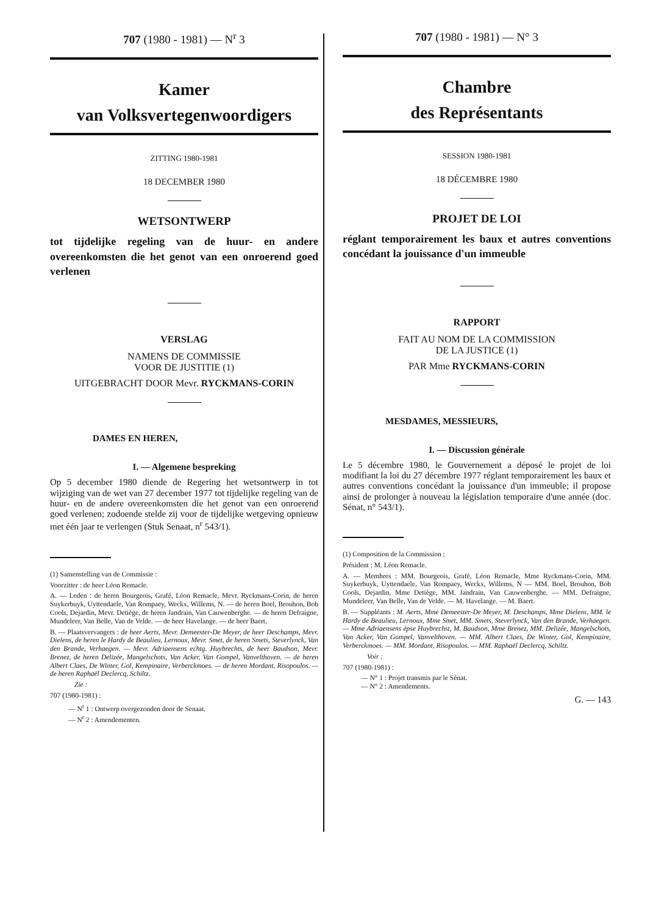707 (1980 - 1981) — N<sup>r</sup> 3
Kamer
van Volksvertegenwoordigers
ZITTING 1980-1981
18 DECEMBER 1980
WETSONTWERP
tot tijdelijke regeling van de huur- en andere overeenkomsten die het genot van een onroerend goed verlenen
VERSLAG
NAMENS DE COMMISSIE
VOOR DE JUSTITIE (1)
UITGEBRACHT DOOR Mevr. RYCKMANS-CORIN
DAMES EN HEREN,
I. — Algemene bespreking
Op 5 december 1980 diende de Regering het wetsontwerp in tot wijziging van de wet van 27 december 1977 tot tijdelijke regeling van de huur- en de andere overeenkomsten die het genot van een onroerend goed verlenen; zodoende stelde zij voor de tijdelijke wetgeving opnieuw met één jaar te verlengen (Stuk Senaat, n<sup>r</sup> 543/1).
(1) Samenstelling van de Commissie :
Voorzitter : de heer Léon Remacle.
A. — Leden : de heren Bourgeois, Grafé, Léon Remacle, Mevr. Ryckmans-Corin, de heren Suykerbuyk, Uyttendaele, Van Rompaey, Weckx, Willems, N. — de heren Boel, Brouhon, Bob Cools, Dejardin, Mevr. Detiège, de heren Jandrain, Van Cauwenberghe. — de heren Defraigne, Mundeleer, Van Belle, Van de Velde. — de heer Havelange. — de heer Baert.
B. — Plaatsvervangers : de heer Aerts, Mevr. Demeester-De Meyer, de heer Deschamps, Mevr. Dielens, de heren le Hardy de Beaulieu, Lernoux, Mevr. Smet, de heren Smets, Steverlynck, Van den Brande, Verhaegen. — Mevr. Adriaensens echtg. Huybrechts, de heer Baudson, Mevr. Brenez, de heren Delizée, Mangelschots, Van Acker, Van Gompel, Vanvelthoven. — de heren Albert Claes, De Winter, Gol, Kempinaire, Verberckmoes. — de heren Mordant, Risopoulos. — de heren Raphaël Declercq, Schiltz.
Zie :
707 (1980-1981) :
— N<sup>r</sup> 1 : Ontwerp overgezonden door de Senaat.
— N<sup>r</sup> 2 : Amendementen.
707 (1980 - 1981) — N° 3
Chambre
des Représentants
SESSION 1980-1981
18 DÉCEMBRE 1980
PROJET DE LOI
réglant temporairement les baux et autres conventions concédant la jouissance d'un immeuble
RAPPORT
FAIT AU NOM DE LA COMMISSION
DE LA JUSTICE (1)
PAR Mme RYCKMANS-CORIN
MESDAMES, MESSIEURS,
I. — Discussion générale
Le 5 décembre 1980, le Gouvernement a déposé le projet de loi modifiant la loi du 27 décembre 1977 réglant temporairement les baux et autres conventions concédant la jouissance d'un immeuble; il propose ainsi de prolonger à nouveau la législation temporaire d'une année (doc. Sénat, n° 543/1).
(1) Composition de la Commission :
Président : M. Léon Remacle.
A. — Membres : MM. Bourgeois, Grafé, Léon Remacle, Mme Ryckmans-Corin, MM. Suykerbuyk, Uyttendaele, Van Rompaey, Weckx, Willems, N — MM. Boel, Brouhon, Bob Cools, Dejardin, Mme Detiège, MM. Jandrain, Van Cauwenberghe. — MM. Defraigne, Mundeleer, Van Belle, Van de Velde. — M. Havelange. — M. Baert.
B. — Suppléants : M. Aerts, Mme Demeester-De Meyer, M. Deschamps, Mme Dielens, MM. le Hardy de Beaulieu, Lernoux, Mme Smet, MM. Smets, Steverlynck, Van den Brande, Verhaegen. — Mme Adriaensens épse Huybrechst, M. Baudson, Mme Brenez, MM. Delizée, Mangelschots, Van Acker, Van Gompel, Vanvelthoven. — MM. Albert Claes, De Winter, Gol, Kempinaire, Verberckmoes. — MM. Mordant, Risopoulos. — MM. Raphaël Declercq, Schiltz.
Voir :
707 (1980-1981) :
— N° 1 : Projet transmis par le Sénat.
— N° 2 : Amendements.
G. — 143